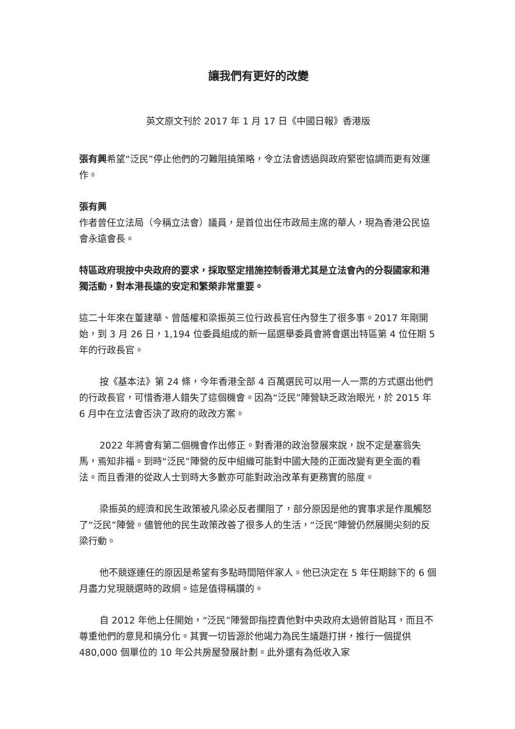讓我們有更好的改變
英文原文刊於 2017 年 1 月 17 日《中國日報》香港版
張有興希望“泛民”停止他們的刁難阻撓策略，令立法會透過與政府緊密協調而更有效運作。
張有興
作者曾任立法局（今稱立法會）議員，是首位出任市政局主席的華人，現為香港公民協會永遠會長。
特區政府現按中央政府的要求，採取堅定措施控制香港尤其是立法會內的分裂國家和港獨活動，對本港長遠的安定和繁榮非常重要。
這二十年來在董建華、曾蔭權和梁振英三位行政長官任內發生了很多事。2017 年剛開始，到 3 月 26 日，1,194 位委員組成的新一屆選舉委員會將會選出特區第 4 位任期 5 年的行政長官。
按《基本法》第 24 條，今年香港全部 4 百萬選民可以用一人一票的方式選出他們的行政長官，可惜香港人錯失了這個機會。因為“泛民”陣營缺乏政治眼光，於 2015 年 6 月中在立法會否決了政府的政改方案。
2022 年將會有第二個機會作出修正。對香港的政治發展來說，說不定是塞翁失馬，焉知非福。到時“泛民”陣營的反中組織可能對中國大陸的正面改變有更全面的看法。而且香港的從政人士到時大多數亦可能對政治改革有更務實的態度。
梁振英的經濟和民生政策被凡梁必反者攔阻了，部分原因是他的實事求是作風觸怒了“泛民”陣營。儘管他的民生政策改善了很多人的生活，“泛民”陣營仍然展開尖刻的反梁行動。
他不競逐連任的原因是希望有多點時間陪伴家人。他已決定在 5 年任期餘下的 6 個月盡力兌現競選時的政綱。這是值得稱讚的。
自 2012 年他上任開始，“泛民”陣營即指控責他對中央政府太過俯首貼耳，而且不尊重他們的意見和搞分化。其實一切皆源於他竭力為民生議題打拼，推行一個提供 480,000 個單位的 10 年公共房屋發展計劃。此外還有為低收入家